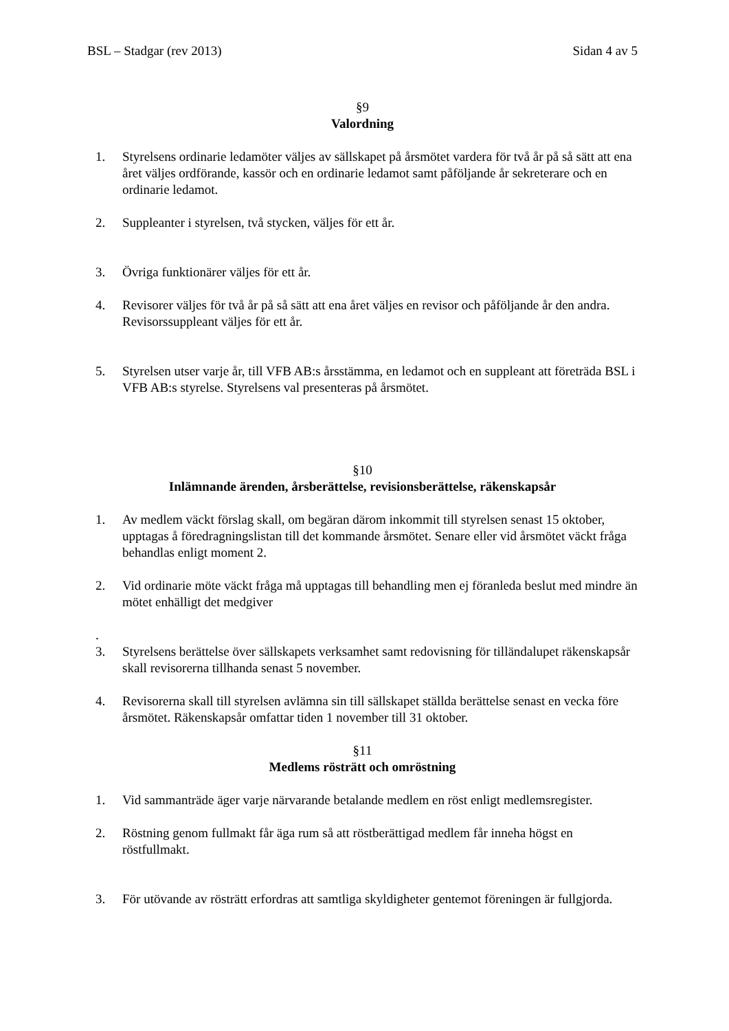BSL – Stadgar (rev 2013) Sidan 4 av 5
§9
Valordning
1. Styrelsens ordinarie ledamöter väljes av sällskapet på årsmötet vardera för två år på så sätt att ena året väljes ordförande, kassör och en ordinarie ledamot samt påföljande år sekreterare och en ordinarie ledamot.
2. Suppleanter i styrelsen, två stycken, väljes för ett år.
3. Övriga funktionärer väljes för ett år.
4. Revisorer väljes för två år på så sätt att ena året väljes en revisor och påföljande år den andra. Revisorssuppleant väljes för ett år.
5. Styrelsen utser varje år, till VFB AB:s årsstämma, en ledamot och en suppleant att företräda BSL i VFB AB:s styrelse. Styrelsens val presenteras på årsmötet.
§10
Inlämnande ärenden, årsberättelse, revisionsberättelse, räkenskapsår
1. Av medlem väckt förslag skall, om begäran därom inkommit till styrelsen senast 15 oktober, upptagas å föredragningslistan till det kommande årsmötet. Senare eller vid årsmötet väckt fråga behandlas enligt moment 2.
2. Vid ordinarie möte väckt fråga må upptagas till behandling men ej föranleda beslut med mindre än mötet enhälligt det medgiver
.
3. Styrelsens berättelse över sällskapets verksamhet samt redovisning för tilländalupet räkenskapsår skall revisorerna tillhanda senast 5 november.
4. Revisorerna skall till styrelsen avlämna sin till sällskapet ställda berättelse senast en vecka före årsmötet. Räkenskapsår omfattar tiden 1 november till 31 oktober.
§11
Medlems rösträtt och omröstning
1. Vid sammanträde äger varje närvarande betalande medlem en röst enligt medlemsregister.
2. Röstning genom fullmakt får äga rum så att röstberättigad medlem får inneha högst en röstfullmakt.
3. För utövande av rösträtt erfordras att samtliga skyldigheter gentemot föreningen är fullgjorda.